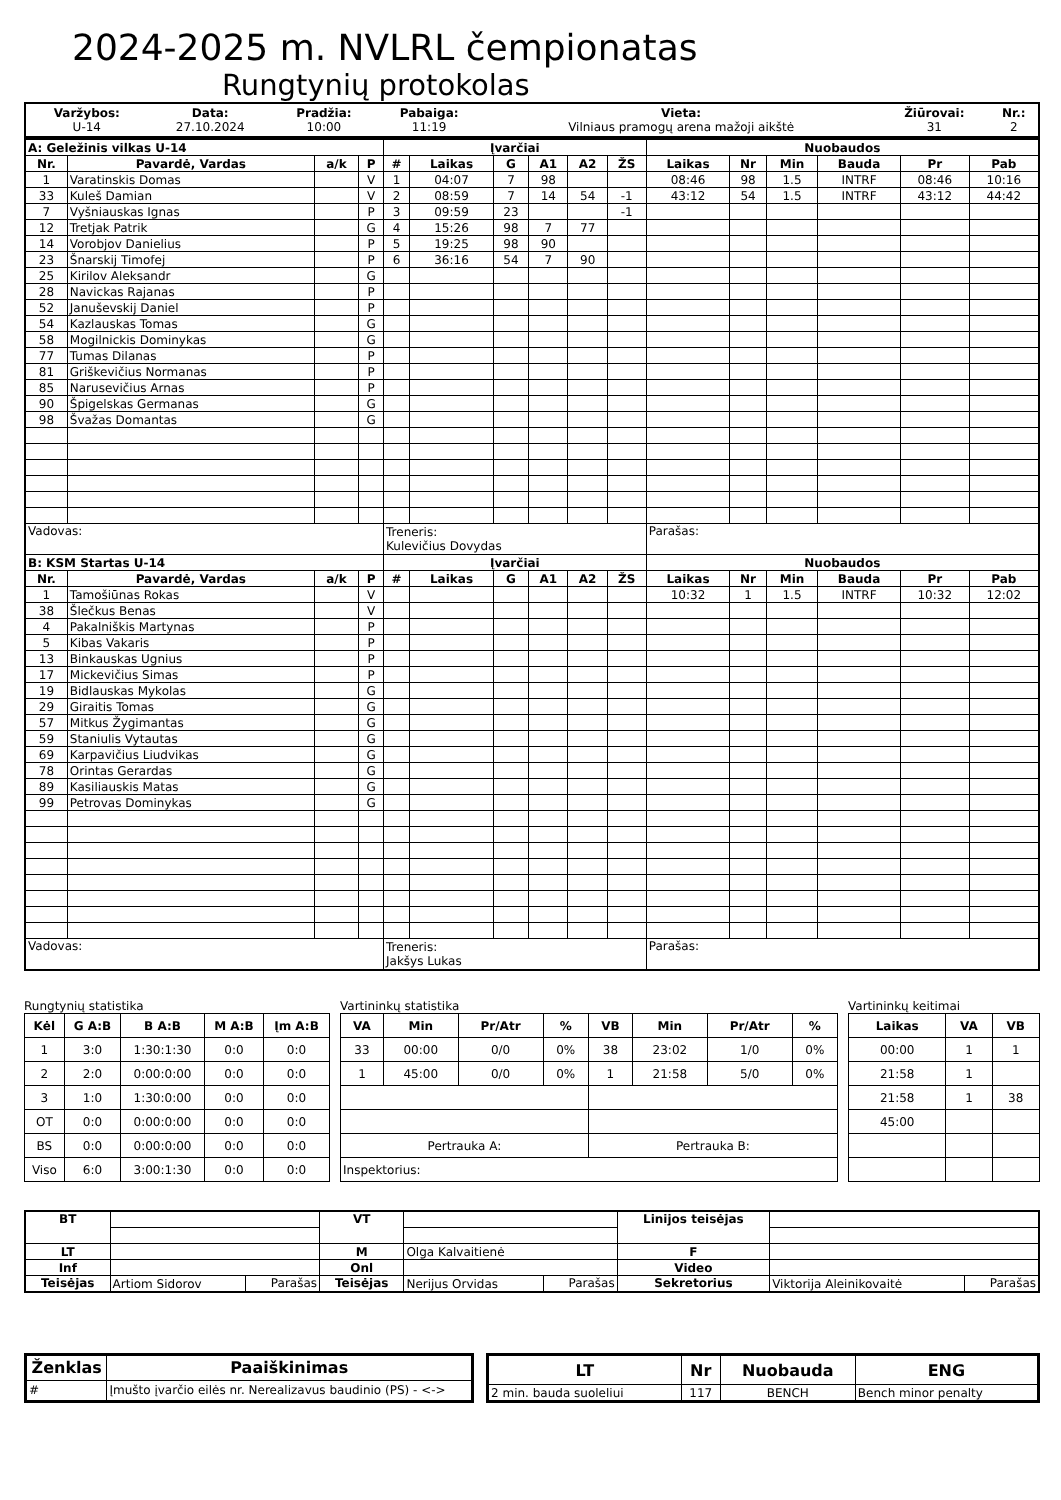2024-2025 m. NVLRL čempionatas
Rungtynių protokolas
| Varžybos: U-14 | Data: 27.10.2024 | Pradžia: 10:00 | Pabaiga: 11:19 | Vieta: Vilniaus pramogų arena mažoji aikštė | Žiūrovai: 31 | Nr.: 2 |
| A: Geležinis vilkas U-14 | | | | Įvarčiai | | | | | | Nuobaudos | | | | | |
| --- | --- | --- | --- | --- | --- | --- | --- | --- | --- | --- | --- | --- | --- | --- | --- |
| Nr. | Pavardė, Vardas | a/k | P | # | Laikas | G | A1 | A2 | ŽS | Laikas | Nr | Min | Bauda | Pr | Pab |
| 1 | Varatinskis Domas | | V | 1 | 04:07 | 7 | 98 | | | 08:46 | 98 | 1.5 | INTRF | 08:46 | 10:16 |
| 33 | Kuleš Damian | | V | 2 | 08:59 | 7 | 14 | 54 | -1 | 43:12 | 54 | 1.5 | INTRF | 43:12 | 44:42 |
| 7 | Vyšniauskas Ignas | | P | 3 | 09:59 | 23 | | | -1 | | | | | | |
| 12 | Tretjak Patrik | | G | 4 | 15:26 | 98 | 7 | 77 | | | | | | | |
| 14 | Vorobjov Danielius | | P | 5 | 19:25 | 98 | 90 | | | | | | | | |
| 23 | Šnarskij Timofej | | P | 6 | 36:16 | 54 | 7 | 90 | | | | | | | |
| 25 | Kirilov Aleksandr | | G | | | | | | | | | | | | |
| 28 | Navickas Rajanas | | P | | | | | | | | | | | | |
| 52 | Januševskij Daniel | | P | | | | | | | | | | | | |
| 54 | Kazlauskas Tomas | | G | | | | | | | | | | | | |
| 58 | Mogilnickis Dominykas | | G | | | | | | | | | | | | |
| 77 | Tumas Dilanas | | P | | | | | | | | | | | | |
| 81 | Griškevičius Normanas | | P | | | | | | | | | | | | |
| 85 | Narusevičius Arnas | | P | | | | | | | | | | | | |
| 90 | Špigelskas Germanas | | G | | | | | | | | | | | | |
| 98 | Švažas Domantas | | G | | | | | | | | | | | | |
| Vadovas: | | | | Treneris: Kulevičius Dovydas | | | | | | Parašas: | | | | | |
| B: KSM Startas U-14 | | | | Įvarčiai | | | | | | Nuobaudos | | | | | |
| Nr. | Pavardė, Vardas | a/k | P | # | Laikas | G | A1 | A2 | ŽS | Laikas | Nr | Min | Bauda | Pr | Pab |
| 1 | Tamošiūnas Rokas | | V | | | | | | | 10:32 | 1 | 1.5 | INTRF | 10:32 | 12:02 |
| 38 | Šlečkus Benas | | V | | | | | | | | | | | | |
| 4 | Pakalniškis Martynas | | P | | | | | | | | | | | | |
| 5 | Kibas Vakaris | | P | | | | | | | | | | | | |
| 13 | Binkauskas Ugnius | | P | | | | | | | | | | | | |
| 17 | Mickevičius Simas | | P | | | | | | | | | | | | |
| 19 | Bidlauskas Mykolas | | G | | | | | | | | | | | | |
| 29 | Giraitis Tomas | | G | | | | | | | | | | | | |
| 57 | Mitkus Žygimantas | | G | | | | | | | | | | | | |
| 59 | Staniulis Vytautas | | G | | | | | | | | | | | | |
| 69 | Karpavičius Liudvikas | | G | | | | | | | | | | | | |
| 78 | Orintas Gerardas | | G | | | | | | | | | | | | |
| 89 | Kasiliauskis Matas | | G | | | | | | | | | | | | |
| 99 | Petrovas Dominykas | | G | | | | | | | | | | | | |
| Vadovas: | | | | Treneris: Jakšys Lukas | | | | | | Parašas: | | | | | |
Rungtynių statistika
| Kėl | G A:B | B A:B | M A:B | Įm A:B |
| --- | --- | --- | --- | --- |
| 1 | 3:0 | 1:30:1:30 | 0:0 | 0:0 |
| 2 | 2:0 | 0:00:0:00 | 0:0 | 0:0 |
| 3 | 1:0 | 1:30:0:00 | 0:0 | 0:0 |
| OT | 0:0 | 0:00:0:00 | 0:0 | 0:0 |
| BS | 0:0 | 0:00:0:00 | 0:0 | 0:0 |
| Viso | 6:0 | 3:00:1:30 | 0:0 | 0:0 |
Vartininkų statistika
| VA | Min | Pr/Atr | % | VB | Min | Pr/Atr | % |
| --- | --- | --- | --- | --- | --- | --- | --- |
| 33 | 00:00 | 0/0 | 0% | 38 | 23:02 | 1/0 | 0% |
| 1 | 45:00 | 0/0 | 0% | 1 | 21:58 | 5/0 | 0% |
| Pertrauka A: | | | | Pertrauka B: | | | |
| Inspektorius: | | | | | | | |
Vartininkų keitimai
| Laikas | VA | VB |
| --- | --- | --- |
| 00:00 | 1 | 1 |
| 21:58 | 1 | |
| 21:58 | 1 | 38 |
| 45:00 | | |
| BT | | | VT | | | Linijos teisėjas | | |
| LT | | | M | Olga Kalvaitienė | | F | | |
| Inf | | | Onl | | | Video | | |
| Teisėjas | Artiom Sidorov | Parašas | Teisėjas | Nerijus Orvidas | Parašas | Sekretorius | Viktorija Aleinikovaitė | Parašas |
| Ženklas | Paaiškinimas |
| --- | --- |
| # | Įmušto įvarčio eilės nr. Nerealizavus baudinio (PS) - <-> |
| LT | Nr | Nuobauda | ENG |
| --- | --- | --- | --- |
| 2 min. bauda suoleliui | 117 | BENCH | Bench minor penalty |